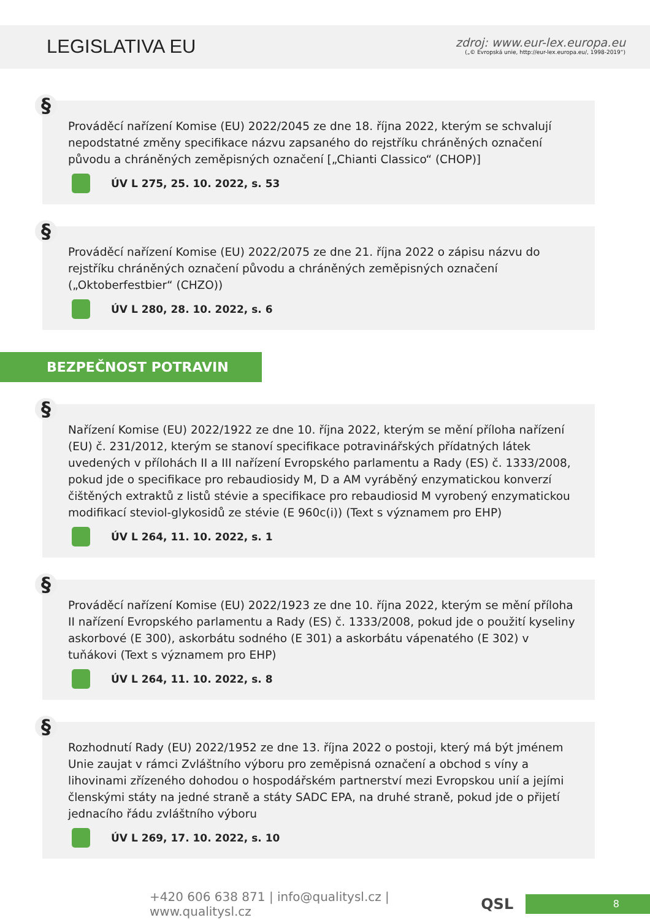LEGISLATIVA EU
zdroj: www.eur-lex.europa.eu
(„© Evropská unie, http://eur-lex.europa.eu/, 1998-2019“)
§
Prováděcí nařízení Komise (EU) 2022/2045 ze dne 18. října 2022, kterým se schvalují nepodstatné změny specifikace názvu zapsaného do rejstříku chráněných označení původu a chráněných zeměpisných označení [„Chianti Classico“ (CHOP)]
ÚV L 275, 25. 10. 2022, s. 53
§
Prováděcí nařízení Komise (EU) 2022/2075 ze dne 21. října 2022 o zápisu názvu do rejstříku chráněných označení původu a chráněných zeměpisných označení („Oktoberfestbier“ (CHZO))
ÚV L 280, 28. 10. 2022, s. 6
BEZPEČNOST POTRAVIN
§
Nařízení Komise (EU) 2022/1922 ze dne 10. října 2022, kterým se mění příloha nařízení (EU) č. 231/2012, kterým se stanoví specifikace potravinářských přídatných látek uvedených v přílohách II a III nařízení Evropského parlamentu a Rady (ES) č. 1333/2008, pokud jde o specifikace pro rebaudiosidy M, D a AM vyráběný enzymatickou konverzí čištěných extraktů z listů stévie a specifikace pro rebaudiosid M vyrobený enzymatickou modifikací steviol-glykosidů ze stévie (E 960c(i)) (Text s významem pro EHP)
ÚV L 264, 11. 10. 2022, s. 1
§
Prováděcí nařízení Komise (EU) 2022/1923 ze dne 10. října 2022, kterým se mění příloha II nařízení Evropského parlamentu a Rady (ES) č. 1333/2008, pokud jde o použití kyseliny askorbové (E 300), askorbátu sodného (E 301) a askorbátu vápenatého (E 302) v tuňákovi (Text s významem pro EHP)
ÚV L 264, 11. 10. 2022, s. 8
§
Rozhodnutí Rady (EU) 2022/1952 ze dne 13. října 2022 o postoji, který má být jménem Unie zaujat v rámci Zvláštního výboru pro zeměpisná označení a obchod s víny a lihovinami zřízeného dohodou o hospodářském partnerství mezi Evropskou unií a jejími členskými státy na jedné straně a státy SADC EPA, na druhé straně, pokud jde o přijetí jednacího řádu zvláštního výboru
ÚV L 269, 17. 10. 2022, s. 10
+420 606 638 871 | info@qualitysl.cz | www.qualitysl.cz QSL 8